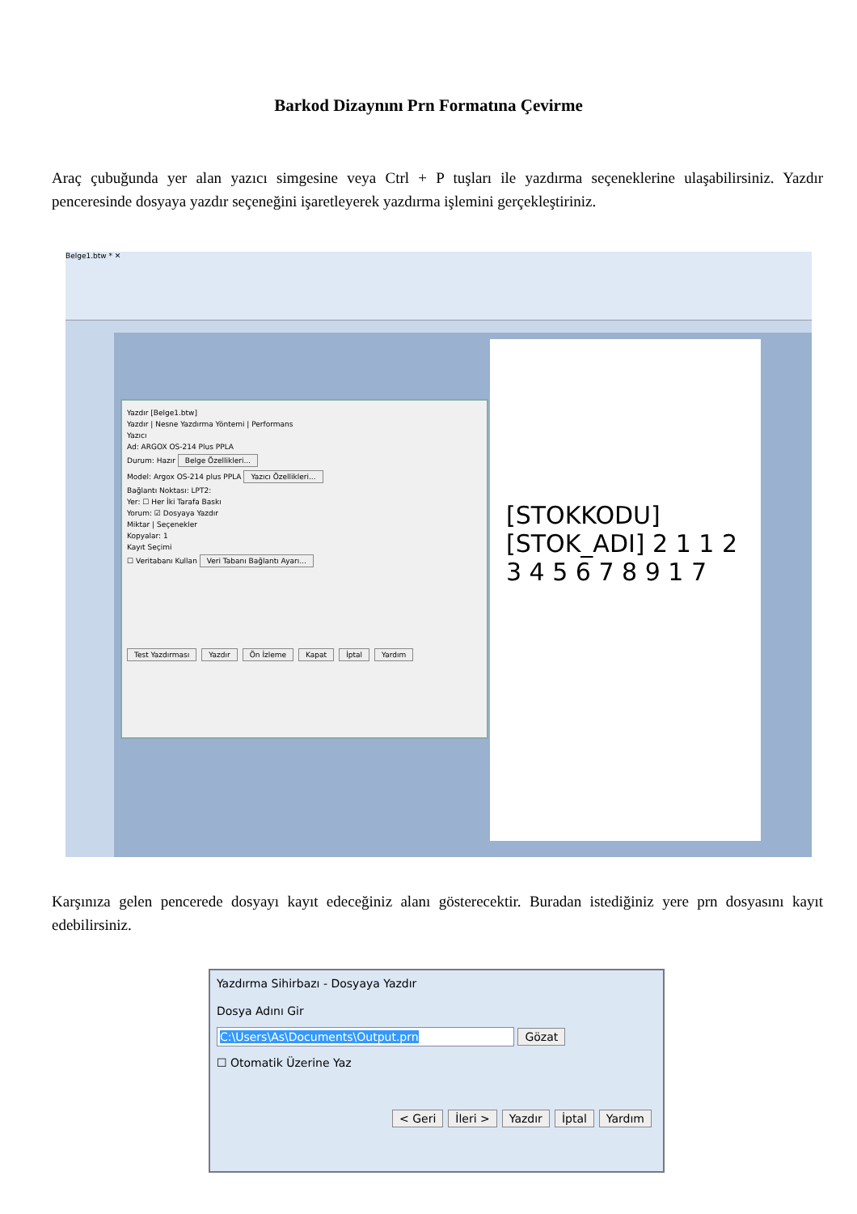Barkod Dizaynını Prn Formatına Çevirme
Araç çubuğunda yer alan yazıcı simgesine veya Ctrl + P tuşları ile yazdırma seçeneklerine ulaşabilirsiniz. Yazdır penceresinde dosyaya yazdır seçeneğini işaretleyerek yazdırma işlemini gerçekleştiriniz.
Belge1.btw * ✕
[STOKKODU] [STOK_ADI] 2 1 1 2 3 4 5 6 7 8 9 1 7
Yazdır [Belge1.btw]
Yazdır | Nesne Yazdırma Yöntemi | Performans
Yazıcı
Ad: ARGOX OS-214 Plus PPLA
Durum: Hazır Belge Özellikleri...
Model: Argox OS-214 plus PPLA Yazıcı Özellikleri...
Bağlantı Noktası: LPT2:
Yer: ☐ Her İki Tarafa Baskı
Yorum: ☑ Dosyaya Yazdır
Miktar | Seçenekler
Kopyalar: 1
Kayıt Seçimi
☐ Veritabanı Kullan Veri Tabanı Bağlantı Ayarı...
Test Yazdırması Yazdır Ön İzleme Kapat İptal Yardım
Karşınıza gelen pencerede dosyayı kayıt edeceğiniz alanı gösterecektir. Buradan istediğiniz yere prn dosyasını kayıt edebilirsiniz.
Yazdırma Sihirbazı - Dosyaya Yazdır
Dosya Adını Gir
C:\Users\As\Documents\Output.prn Gözat
☐ Otomatik Üzerine Yaz
< Geri İleri > Yazdır İptal Yardım